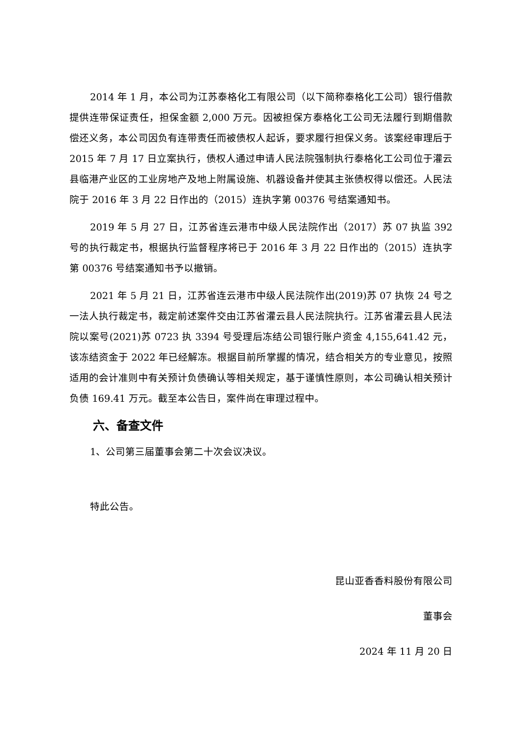2014 年 1 月，本公司为江苏泰格化工有限公司（以下简称泰格化工公司）银行借款提供连带保证责任，担保金额 2,000 万元。因被担保方泰格化工公司无法履行到期借款偿还义务，本公司因负有连带责任而被债权人起诉，要求履行担保义务。该案经审理后于 2015 年 7 月 17 日立案执行，债权人通过申请人民法院强制执行泰格化工公司位于灌云县临港产业区的工业房地产及地上附属设施、机器设备并使其主张债权得以偿还。人民法院于 2016 年 3 月 22 日作出的（2015）连执字第 00376 号结案通知书。
2019 年 5 月 27 日，江苏省连云港市中级人民法院作出（2017）苏 07 执监 392 号的执行裁定书，根据执行监督程序将已于 2016 年 3 月 22 日作出的（2015）连执字第 00376 号结案通知书予以撤销。
2021 年 5 月 21 日，江苏省连云港市中级人民法院作出(2019)苏 07 执恢 24 号之一法人执行裁定书，裁定前述案件交由江苏省灌云县人民法院执行。江苏省灌云县人民法院以案号(2021)苏 0723 执 3394 号受理后冻结公司银行账户资金 4,155,641.42 元，该冻结资金于 2022 年已经解冻。根据目前所掌握的情况，结合相关方的专业意见，按照适用的会计准则中有关预计负债确认等相关规定，基于谨慎性原则，本公司确认相关预计负债 169.41 万元。截至本公告日，案件尚在审理过程中。
六、备查文件
1、公司第三届董事会第二十次会议决议。
特此公告。
昆山亚香香料股份有限公司
董事会
2024 年 11 月 20 日